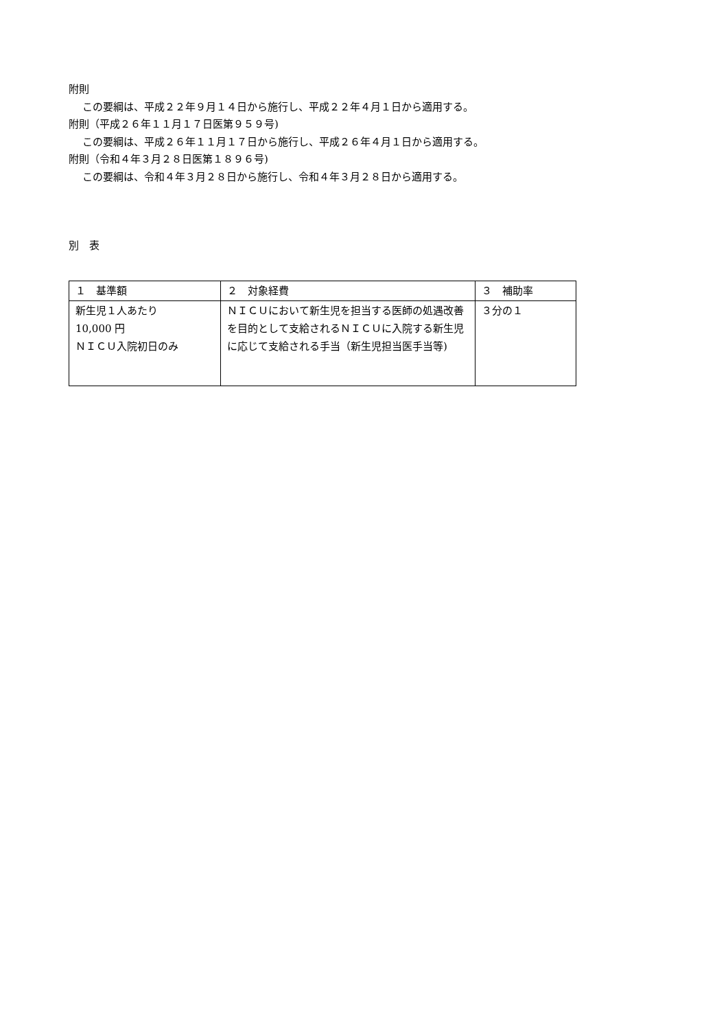附則
この要綱は、平成２２年９月１４日から施行し、平成２２年４月１日から適用する。
附則（平成２６年１１月１７日医第９５９号)
この要綱は、平成２６年１１月１７日から施行し、平成２６年４月１日から適用する。
附則（令和４年３月２８日医第１８９６号)
この要綱は、令和４年３月２８日から施行し、令和４年３月２８日から適用する。
別　表
| １ 基準額 | ２ 対象経費 | ３ 補助率 |
| 新生児１人あたり 10,000 円 ＮＩＣＵ入院初日のみ | ＮＩＣＵにおいて新生児を担当する医師の処遇改善を目的として支給されるＮＩＣＵに入院する新生児に応じて支給される手当（新生児担当医手当等) | ３分の１ |